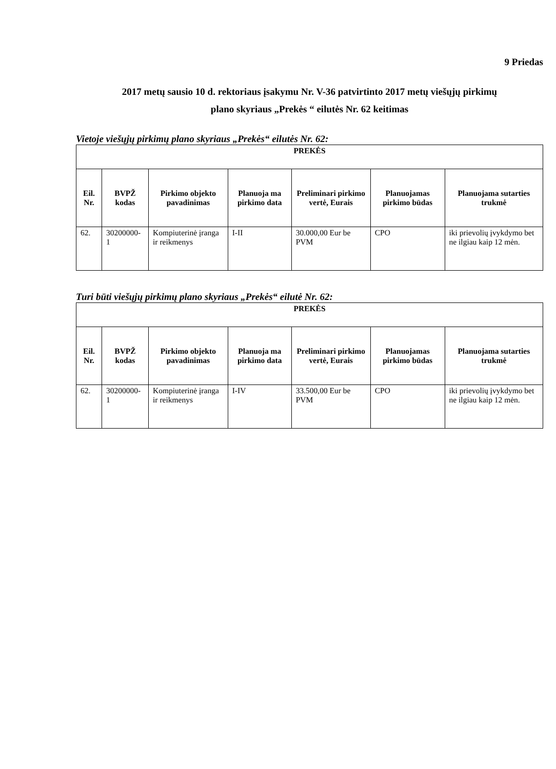9 Priedas
2017 metų sausio 10 d. rektoriaus įsakymu Nr. V-36 patvirtinto 2017 metų viešųjų pirkimų
plano skyriaus „Prekės “ eilutės Nr. 62 keitimas
Vietoje viešųjų pirkimų plano skyriaus „Prekės“ eilutės Nr. 62:
| PREKĖS | | | | | | |
| --- | --- | --- | --- | --- | --- | --- |
| Eil. Nr. | BVPŽ kodas | Pirkimo objekto pavadinimas | Planuoja ma pirkimo data | Preliminari pirkimo vertė, Eurais | Planuojamas pirkimo būdas | Planuojama sutarties trukmė |
| 62. | 30200000-1 | Kompiuterinė įranga ir reikmenys | I-II | 30.000,00 Eur be PVM | CPO | iki prievolių įvykdymo bet ne ilgiau kaip 12 mėn. |
Turi būti viešųjų pirkimų plano skyriaus „Prekės“ eilutė Nr. 62:
| PREKĖS | | | | | | |
| --- | --- | --- | --- | --- | --- | --- |
| Eil. Nr. | BVPŽ kodas | Pirkimo objekto pavadinimas | Planuoja ma pirkimo data | Preliminari pirkimo vertė, Eurais | Planuojamas pirkimo būdas | Planuojama sutarties trukmė |
| 62. | 30200000-1 | Kompiuterinė įranga ir reikmenys | I-IV | 33.500,00 Eur be PVM | CPO | iki prievolių įvykdymo bet ne ilgiau kaip 12 mėn. |